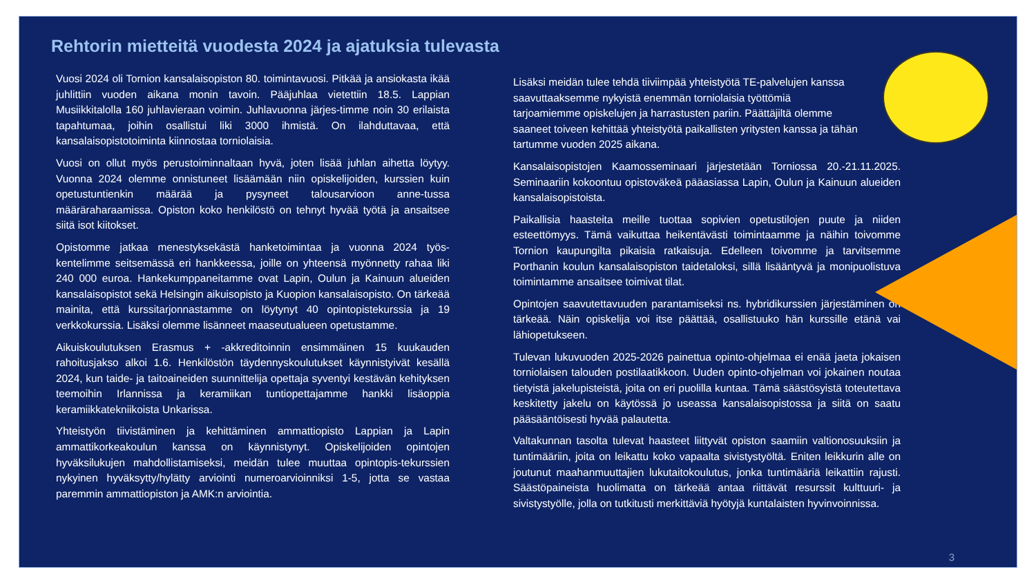Rehtorin mietteitä vuodesta 2024 ja ajatuksia tulevasta
Vuosi 2024 oli Tornion kansalaisopiston 80. toimintavuosi. Pitkää ja ansiokasta ikää juhlittiin vuoden aikana monin tavoin. Pääjuhlaa vietettiin 18.5. Lappian Musiikkitalolla 160 juhlavieraan voimin. Juhlavuonna järjes-timme noin 30 erilaista tapahtumaa, joihin osallistui liki 3000 ihmistä. On ilahduttavaa, että kansalaisopistotoiminta kiinnostaa torniolaisia.
Vuosi on ollut myös perustoiminnaltaan hyvä, joten lisää juhlan aihetta löytyy. Vuonna 2024 olemme onnistuneet lisäämään niin opiskelijoiden, kurssien kuin opetustuntienkin määrää ja pysyneet talousarvioon anne-tussa määräraharaamissa. Opiston koko henkilöstö on tehnyt hyvää työtä ja ansaitsee siitä isot kiitokset.
Opistomme jatkaa menestyksekästä hanketoimintaa ja vuonna 2024 työs-kentelimme seitsemässä eri hankkeessa, joille on yhteensä myönnetty rahaa liki 240 000 euroa. Hankekumppaneitamme ovat Lapin, Oulun ja Kainuun alueiden kansalaisopistot sekä Helsingin aikuisopisto ja Kuopion kansalaisopisto. On tärkeää mainita, että kurssitarjonnastamme on löytynyt 40 opintopistekurssia ja 19 verkkokurssia. Lisäksi olemme lisänneet maaseutualueen opetustamme.
Aikuiskoulutuksen Erasmus + -akkreditoinnin ensimmäinen 15 kuukauden rahoitusjakso alkoi 1.6. Henkilöstön täydennyskoulutukset käynnistyivät kesällä 2024, kun taide- ja taitoaineiden suunnittelija opettaja syventyi kestävän kehityksen teemoihin Irlannissa ja keramiikan tuntiopettajamme hankki lisäoppia keramiikkatekniikoista Unkarissa.
Yhteistyön tiivistäminen ja kehittäminen ammattiopisto Lappian ja Lapin ammattikorkeakoulun kanssa on käynnistynyt. Opiskelijoiden opintojen hyväksilukujen mahdollistamiseksi, meidän tulee muuttaa opintopis-tekurssien nykyinen hyväksytty/hylätty arviointi numeroarvioinniksi 1-5, jotta se vastaa paremmin ammattiopiston ja AMK:n arviointia.
Lisäksi meidän tulee tehdä tiiviimpää yhteistyötä TE-palvelujen kanssa saavuttaaksemme nykyistä enemmän torniolaisia työttömiä tarjoamiemme opiskelujen ja harrastusten pariin. Päättäjiltä olemme saaneet toiveen kehittää yhteistyötä paikallisten yritysten kanssa ja tähän tartumme vuoden 2025 aikana.
Kansalaisopistojen Kaamosseminaari järjestetään Torniossa 20.-21.11.2025. Seminaariin kokoontuu opistoväkeä pääasiassa Lapin, Oulun ja Kainuun alueiden kansalaisopistoista.
Paikallisia haasteita meille tuottaa sopivien opetustilojen puute ja niiden esteettömyys. Tämä vaikuttaa heikentävästi toimintaamme ja näihin toivomme Tornion kaupungilta pikaisia ratkaisuja. Edelleen toivomme ja tarvitsemme Porthanin koulun kansalaisopiston taidetaloksi, sillä lisääntyvä ja monipuolistuva toimintamme ansaitsee toimivat tilat.
Opintojen saavutettavuuden parantamiseksi ns. hybridikurssien järjestäminen on tärkeää. Näin opiskelija voi itse päättää, osallistuuko hän kurssille etänä vai lähiopetukseen.
Tulevan lukuvuoden 2025-2026 painettua opinto-ohjelmaa ei enää jaeta jokaisen torniolaisen talouden postilaatikkoon. Uuden opinto-ohjelman voi jokainen noutaa tietyistä jakelupisteistä, joita on eri puolilla kuntaa. Tämä säästösyistä toteutettava keskitetty jakelu on käytössä jo useassa kansalaisopistossa ja siitä on saatu pääsääntöisesti hyvää palautetta.
Valtakunnan tasolta tulevat haasteet liittyvät opiston saamiin valtionosuuksiin ja tuntimääriin, joita on leikattu koko vapaalta sivistystyöltä. Eniten leikkurin alle on joutunut maahanmuuttajien lukutaitokoulutus, jonka tuntimääriä leikattiin rajusti. Säästöpaineista huolimatta on tärkeää antaa riittävät resurssit kulttuuri- ja sivistystyölle, jolla on tutkitusti merkittäviä hyötyjä kuntalaisten hyvinvoinnissa.
3